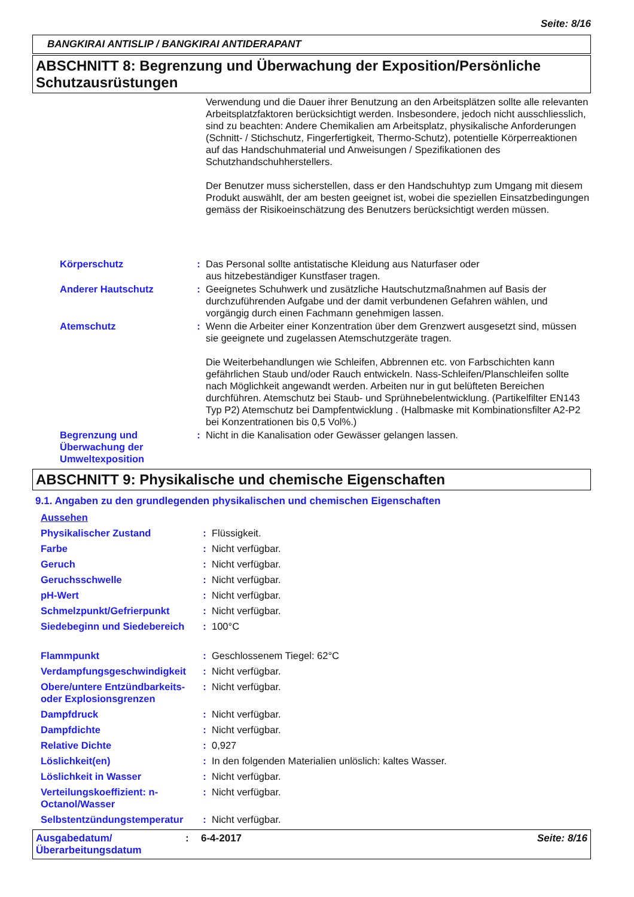Seite: 8/16
BANGKIRAI ANTISLIP / BANGKIRAI ANTIDERAPANT
ABSCHNITT 8: Begrenzung und Überwachung der Exposition/Persönliche Schutzausrüstungen
Verwendung und die Dauer ihrer Benutzung an den Arbeitsplätzen sollte alle relevanten Arbeitsplatzfaktoren berücksichtigt werden. Insbesondere, jedoch nicht ausschliesslich, sind zu beachten: Andere Chemikalien am Arbeitsplatz, physikalische Anforderungen (Schnitt- / Stichschutz, Fingerfertigkeit, Thermo-Schutz), potentielle Körperreaktionen auf das Handschuhmaterial und Anweisungen / Spezifikationen des Schutzhandschuhherstellers.
Der Benutzer muss sicherstellen, dass er den Handschuhtyp zum Umgang mit diesem Produkt auswählt, der am besten geeignet ist, wobei die speziellen Einsatzbedingungen gemäss der Risikoeinschätzung des Benutzers berücksichtigt werden müssen.
| Körperschutz | : | Das Personal sollte antistatische Kleidung aus Naturfaser oder aus hitzebeständiger Kunstfaser tragen. |
| Anderer Hautschutz | : | Geeignetes Schuhwerk und zusätzliche Hautschutzmaßnahmen auf Basis der durchzuführenden Aufgabe und der damit verbundenen Gefahren wählen, und vorgängig durch einen Fachmann genehmigen lassen. |
| Atemschutz | : | Wenn die Arbeiter einer Konzentration über dem Grenzwert ausgesetzt sind, müssen sie geeignete und zugelassen Atemschutzgeräte tragen. Die Weiterbehandlungen wie Schleifen, Abbrennen etc. von Farbschichten kann gefährlichen Staub und/oder Rauch entwickeln. Nass-Schleifen/Planschleifen sollte nach Möglichkeit angewandt werden. Arbeiten nur in gut belüfteten Bereichen durchführen. Atemschutz bei Staub- und Sprühnebelentwicklung. (Partikelfilter EN143 Typ P2) Atemschutz bei Dampfentwicklung . (Halbmaske mit Kombinationsfilter A2-P2 bei Konzentrationen bis 0,5 Vol%.) |
| Begrenzung und Überwachung der Umweltexposition | : | Nicht in die Kanalisation oder Gewässer gelangen lassen. |
ABSCHNITT 9: Physikalische und chemische Eigenschaften
9.1. Angaben zu den grundlegenden physikalischen und chemischen Eigenschaften
| Aussehen | | |
| Physikalischer Zustand | : | Flüssigkeit. |
| Farbe | : | Nicht verfügbar. |
| Geruch | : | Nicht verfügbar. |
| Geruchsschwelle | : | Nicht verfügbar. |
| pH-Wert | : | Nicht verfügbar. |
| Schmelzpunkt/Gefrierpunkt | : | Nicht verfügbar. |
| Siedebeginn und Siedebereich | : | 100°C |
| Flammpunkt | : | Geschlossenem Tiegel: 62°C |
| Verdampfungsgeschwindigkeit | : | Nicht verfügbar. |
| Obere/untere Entzündbarkeits- oder Explosionsgrenzen | : | Nicht verfügbar. |
| Dampfdruck | : | Nicht verfügbar. |
| Dampfdichte | : | Nicht verfügbar. |
| Relative Dichte | : | 0,927 |
| Löslichkeit(en) | : | In den folgenden Materialien unlöslich: kaltes Wasser. |
| Löslichkeit in Wasser | : | Nicht verfügbar. |
| Verteilungskoeffizient: n-Octanol/Wasser | : | Nicht verfügbar. |
| Selbstentzündungstemperatur | : | Nicht verfügbar. |
Ausgabedatum/ Überarbeitungsdatum: 6-4-2017 Seite: 8/16